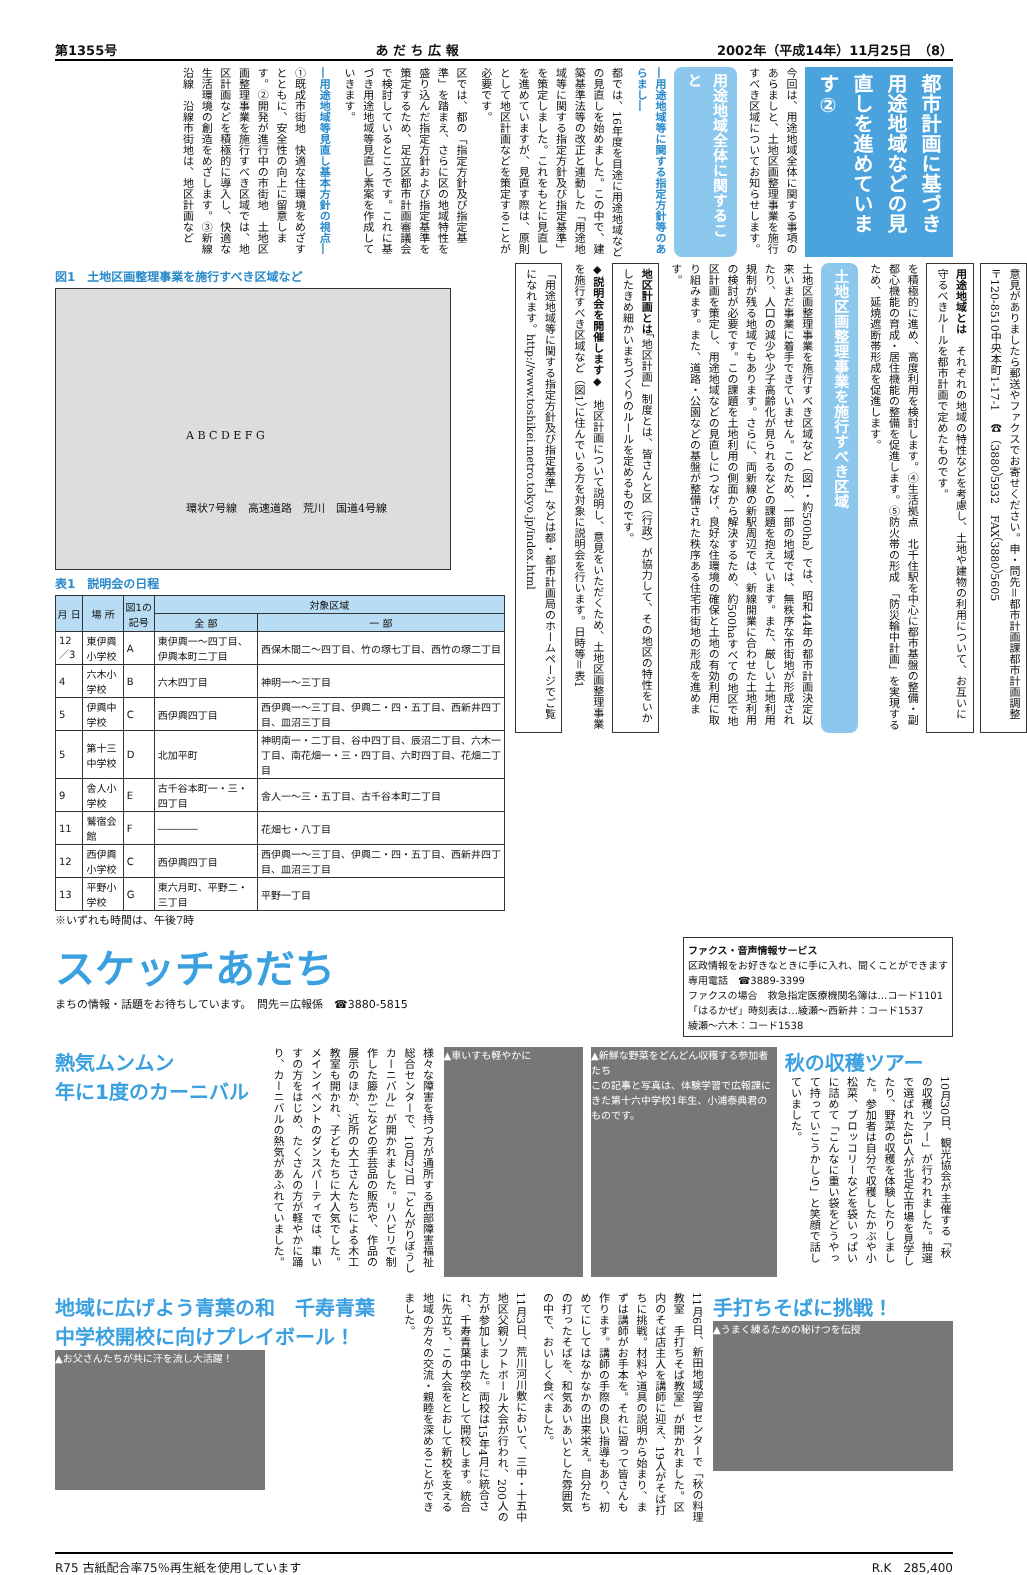第1355号 あ だ ち 広 報 2002年（平成14年）11月25日　（8）
都市計画に基づき用途地域などの見直しを進めています②
今回は、用途地域全体に関する事項のあらましと、土地区画整理事業を施行すべき区域についてお知らせします。
用途地域全体に関すること
―用途地域等に関する指定方針等のあらまし―
都では、16年度を目途に用途地域などの見直しを始めました。この中で、建築基準法等の改正と連動した「用途地域等に関する指定方針及び指定基準」を策定しました。これをもとに見直しを進めていますが、見直す際は、原則として地区計画などを策定することが必要です。
区では、都の「指定方針及び指定基準」を踏まえ、さらに区の地域特性を盛り込んだ指定方針および指定基準を策定するため、足立区都市計画審議会で検討しているところです。これに基づき用途地域等見直し素案を作成していきます。
―用途地域等見直し基本方針の視点―
①既成市街地　快適な住環境をめざすとともに、安全性の向上に留意します。②開発が進行中の市街地　土地区画整理事業を施行すべき区域では、地区計画などを積極的に導入し、快適な生活環境の創造をめざします。③新線沿線　沿線市街地は、地区計画など
図1　土地区画整理事業を施行すべき区域など
A B C D E F G
環状7号線　高速道路　荒川　国道4号線
表1　説明会の日程
| 月 日 | 場 所 | 図1の記号 | 対象区域 | |
| --- | --- | --- | --- | --- |
| | | | 全 部 | 一 部 |
| 12／3 | 東伊興小学校 | A | 東伊興一～四丁目、伊興本町二丁目 | 西保木間二～四丁目、竹の塚七丁目、西竹の塚二丁目 |
| 4 | 六木小学校 | B | 六木四丁目 | 神明一～三丁目 |
| 5 | 伊興中学校 | C | 西伊興四丁目 | 西伊興一～三丁目、伊興二・四・五丁目、西新井四丁目、皿沼三丁目 |
| 5 | 第十三中学校 | D | 北加平町 | 神明南一・二丁目、谷中四丁目、辰沼二丁目、六木一丁目、南花畑一・三・四丁目、六町四丁目、花畑二丁目 |
| 9 | 舎人小学校 | E | 古千谷本町一・三・四丁目 | 舎人一～三・五丁目、古千谷本町二丁目 |
| 11 | 鷲宿会館 | F | ―――― | 花畑七・八丁目 |
| 12 | 西伊興小学校 | C | 西伊興四丁目 | 西伊興一～三丁目、伊興二・四・五丁目、西新井四丁目、皿沼三丁目 |
| 13 | 平野小学校 | G | 東六月町、平野二・三丁目 | 平野一丁目 |
※いずれも時間は、午後7時
意見がありましたら郵送やファクスでお寄せください。申・問先＝都市計画課都市計画調整　〒120-8510中央本町1-17-1　☎（3880）5932　FAX（3880）5605
用途地域とは　それぞれの地域の特性などを考慮し、土地や建物の利用について、お互いに守るべきルールを都市計画で定めたものです。
を積極的に進め、高度利用を検討します。④生活拠点　北千住駅を中心に都市基盤の整備・副都心機能の育成・居住機能の整備を促進します。⑤防火帯の形成　「防災輪中計画」を実現するため、延焼遮断帯形成を促進します。
土地区画整理事業を施行すべき区域
土地区画整理事業を施行すべき区域など（図1・約500ha）では、昭和44年の都市計画決定以来いまだ事業に着手できていません。このため、一部の地域では、無秩序な市街地が形成されたり、人口の減少や少子高齢化が見られるなどの課題を抱えています。また、厳しい土地利用規制が残る地域でもあります。さらに、両新線の新駅周辺では、新線開業に合わせた土地利用の検討が必要です。この課題を土地利用の側面から解決するため、約500haすべての地区で地区計画を策定し、用途地域などの見直しにつなげ、良好な住環境の確保と土地の有効利用に取り組みます。また、道路・公園などの基盤が整備された秩序ある住宅市街地の形成を進めます。
地区計画とは「地区計画」制度とは、皆さんと区（行政）が協力して、その地区の特性をいかしたきめ細かいまちづくりのルールを定めるものです。
◆説明会を開催します◆　地区計画について説明し、意見をいただくため、土地区画整理事業を施行すべき区域など（図1）に住んでいる方を対象に説明会を行います。日時等＝表1
「用途地域等に関する指定方針及び指定基準」などは都・都市計画局のホームページでご覧になれます。http://www.toshikei.metro.tokyo.jp/index.html
スケッチあだち
まちの情報・話題をお待ちしています。　問先＝広報係　☎3880-5815
ファクス・音声情報サービス
区政情報をお好きなときに手に入れ、聞くことができます
専用電話　☎3889-3399
ファクスの場合　救急指定医療機関名簿は…コード1101
「はるかぜ」時刻表は…綾瀬～西新井：コード1537
綾瀬～六木：コード1538
熱気ムンムン
年に1度のカーニバル
様々な障害を持つ方が通所する西部障害福祉総合センターで、10月27日「とんがりぼうしカーニバル」が開かれました。リハビリで制作した籐かごなどの手芸品の販売や、作品の展示のほか、近所の大工さんたちによる木工教室も開かれ、子どもたちに大人気でした。メインイベントのダンスパーティでは、車いすの方をはじめ、たくさんの方が軽やかに踊り、カーニバルの熱気があふれていました。
▲車いすも軽やかに ▲新鮮な野菜をどんどん収穫する参加者たち
この記事と写真は、体験学習で広報課にきた第十六中学校1年生、小浦泰典君のものです。
秋の収穫ツアー
10月30日、観光協会が主催する「秋の収穫ツアー」が行われました。抽選で選ばれた45人が北足立市場を見学したり、野菜の収穫を体験したりしました。参加者は自分で収穫したかぶや小松菜、ブロッコリーなどを袋いっぱいに詰めて「こんなに重い袋をどうやって持っていこうかしら」と笑顔で話していました。
地域に広げよう青葉の和　千寿青葉中学校開校に向けプレイボール！
▲お父さんたちが共に汗を流し大活躍！
11月3日、荒川河川敷において、三中・十五中地区父親ソフトボール大会が行われ、200人の方が参加しました。両校は15年4月に統合され、千寿青葉中学校として開校します。統合に先立ち、この大会をとおして新校を支える地域の方々の交流・親睦を深めることができました。
11月6日、新田地域学習センターで「秋の料理教室　手打ちそば教室」が開かれました。区内のそば店主人を講師に迎え、19人がそば打ちに挑戦。材料や道具の説明から始まり、まずは講師がお手本を。それに習って皆さんも作ります。講師の手際の良い指導もあり、初めてにしてはなかなかの出来栄え。自分たちの打ったそばを、和気あいあいとした雰囲気の中で、おいしく食べました。
手打ちそばに挑戦！
▲うまく練るための秘けつを伝授
R75 古紙配合率75％再生紙を使用しています R.K　285,400